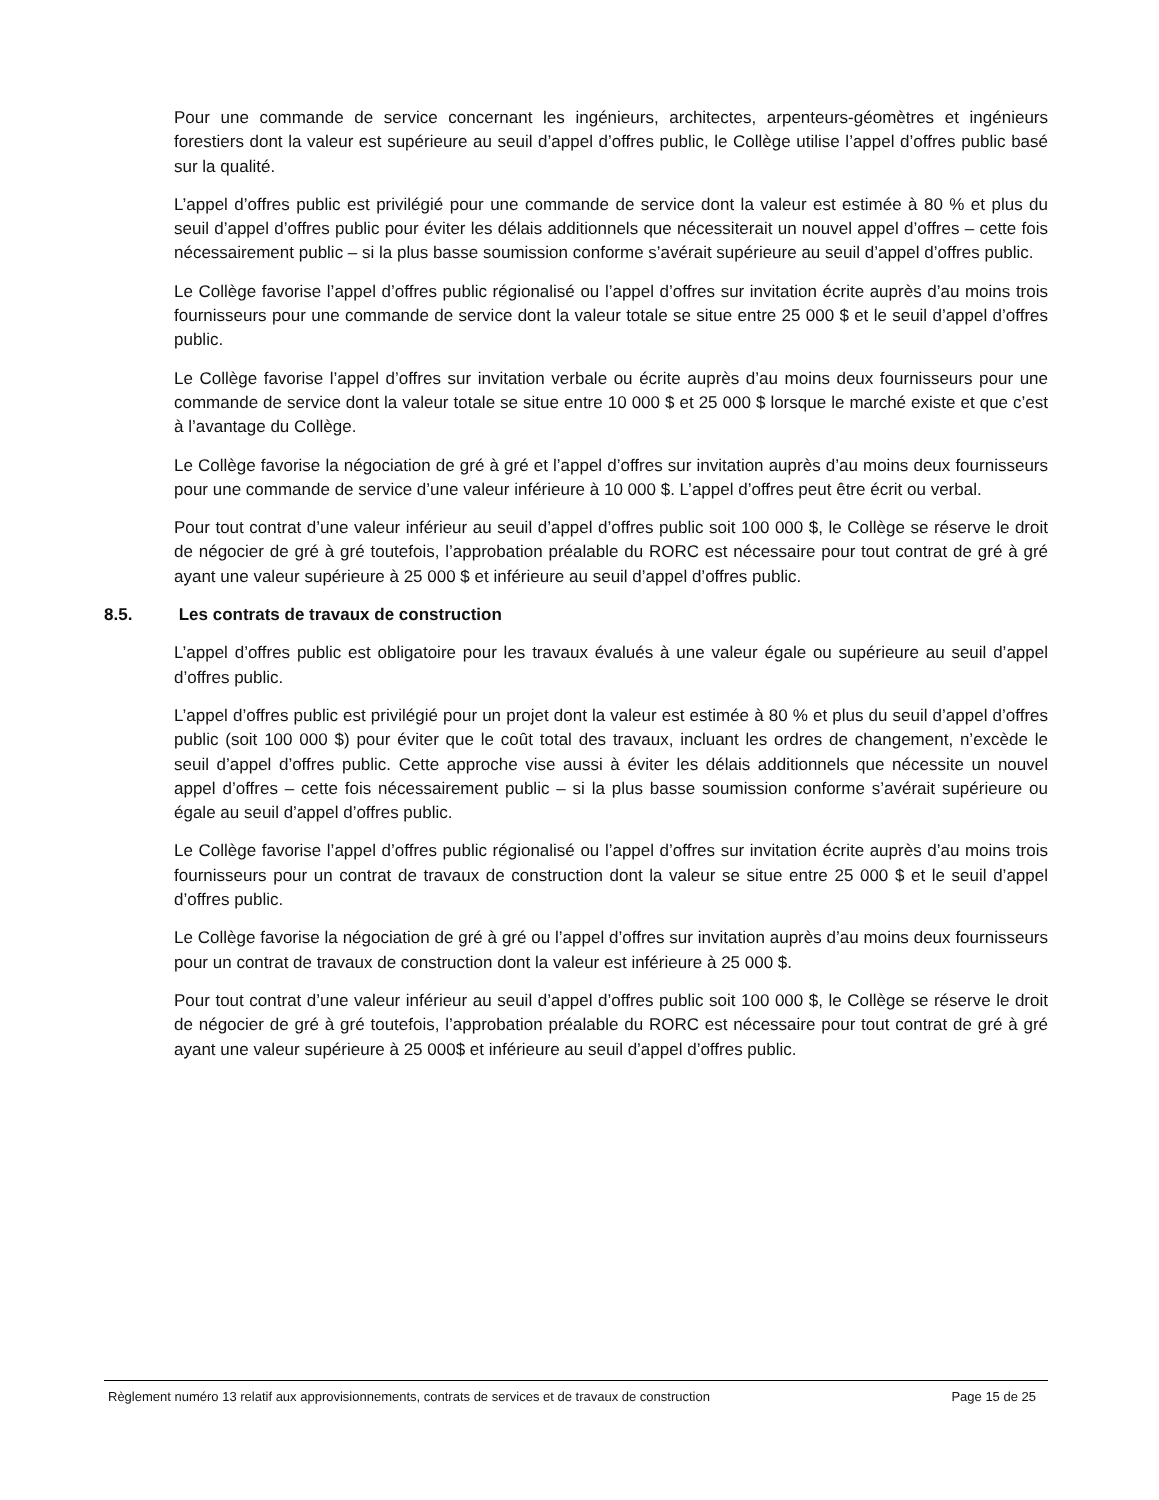Pour une commande de service concernant les ingénieurs, architectes, arpenteurs-géomètres et ingénieurs forestiers dont la valeur est supérieure au seuil d’appel d’offres public, le Collège utilise l’appel d’offres public basé sur la qualité.
L’appel d’offres public est privilégié pour une commande de service dont la valeur est estimée à 80 % et plus du seuil d’appel d’offres public pour éviter les délais additionnels que nécessiterait un nouvel appel d’offres – cette fois nécessairement public – si la plus basse soumission conforme s’avérait supérieure au seuil d’appel d’offres public.
Le Collège favorise l’appel d’offres public régionalisé ou l’appel d’offres sur invitation écrite auprès d’au moins trois fournisseurs pour une commande de service dont la valeur totale se situe entre 25 000 $ et le seuil d’appel d’offres public.
Le Collège favorise l’appel d’offres sur invitation verbale ou écrite auprès d’au moins deux fournisseurs pour une commande de service dont la valeur totale se situe entre 10 000 $ et 25 000 $ lorsque le marché existe et que c’est à l’avantage du Collège.
Le Collège favorise la négociation de gré à gré et l’appel d’offres sur invitation auprès d’au moins deux fournisseurs pour une commande de service d’une valeur inférieure à 10 000 $. L’appel d’offres peut être écrit ou verbal.
Pour tout contrat d’une valeur inférieur au seuil d’appel d’offres public soit 100 000 $, le Collège se réserve le droit de négocier de gré à gré toutefois, l’approbation préalable du RORC est nécessaire pour tout contrat de gré à gré ayant une valeur supérieure à 25 000 $ et inférieure au seuil d’appel d’offres public.
8.5. Les contrats de travaux de construction
L’appel d’offres public est obligatoire pour les travaux évalués à une valeur égale ou supérieure au seuil d’appel d’offres public.
L’appel d’offres public est privilégié pour un projet dont la valeur est estimée à 80 % et plus du seuil d’appel d’offres public (soit 100 000 $) pour éviter que le coût total des travaux, incluant les ordres de changement, n’excède le seuil d’appel d’offres public. Cette approche vise aussi à éviter les délais additionnels que nécessite un nouvel appel d’offres – cette fois nécessairement public – si la plus basse soumission conforme s’avérait supérieure ou égale au seuil d’appel d’offres public.
Le Collège favorise l’appel d’offres public régionalisé ou l’appel d’offres sur invitation écrite auprès d’au moins trois fournisseurs pour un contrat de travaux de construction dont la valeur se situe entre 25 000 $ et le seuil d’appel d’offres public.
Le Collège favorise la négociation de gré à gré ou l’appel d’offres sur invitation auprès d’au moins deux fournisseurs pour un contrat de travaux de construction dont la valeur est inférieure à 25 000 $.
Pour tout contrat d’une valeur inférieur au seuil d’appel d’offres public soit 100 000 $, le Collège se réserve le droit de négocier de gré à gré toutefois, l’approbation préalable du RORC est nécessaire pour tout contrat de gré à gré ayant une valeur supérieure à 25 000$ et inférieure au seuil d’appel d’offres public.
Règlement numéro 13 relatif aux approvisionnements, contrats de services et de travaux de construction Page 15 de 25